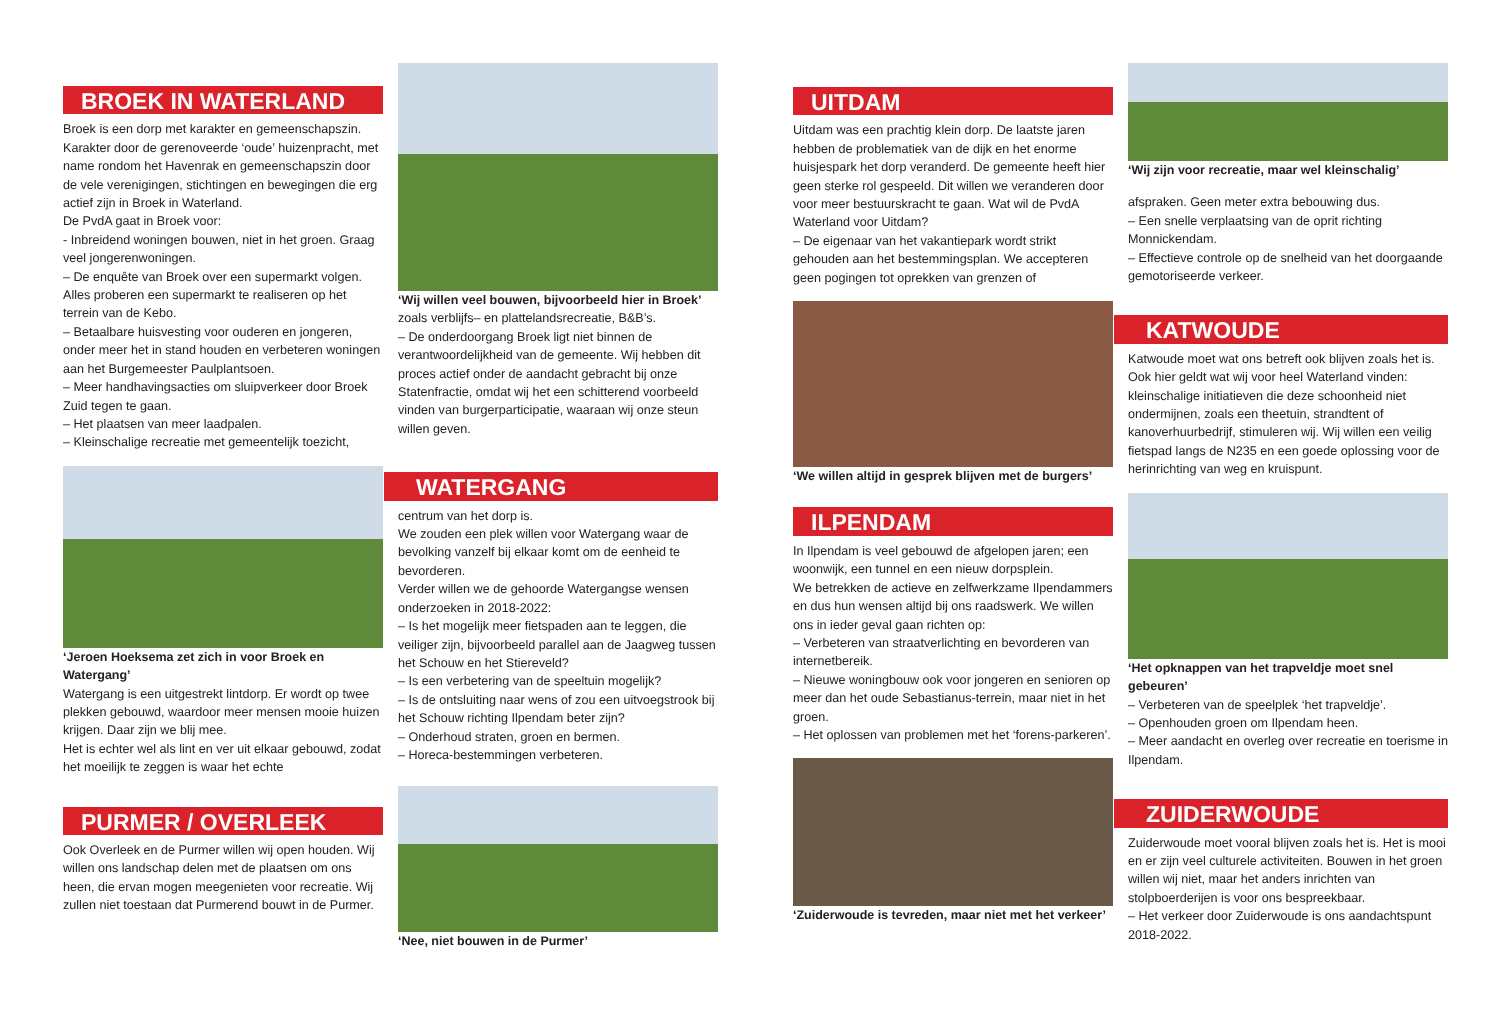BROEK IN WATERLAND
Broek is een dorp met karakter en gemeenschapszin. Karakter door de gerenoveerde ‘oude’ huizenpracht, met name rondom het Havenrak en gemeenschapszin door de vele verenigingen, stichtingen en bewegingen die erg actief zijn in Broek in Waterland.
De PvdA gaat in Broek voor:
- Inbreidend woningen bouwen, niet in het groen. Graag veel jongerenwoningen.
– De enquête van Broek over een supermarkt volgen. Alles proberen een supermarkt te realiseren op het terrein van de Kebo.
– Betaalbare huisvesting voor ouderen en jongeren, onder meer het in stand houden en verbeteren woningen aan het Burgemeester Paulplantsoen.
– Meer handhavingsacties om sluipverkeer door Broek Zuid tegen te gaan.
– Het plaatsen van meer laadpalen.
– Kleinschalige recreatie met gemeentelijk toezicht,
‘Jeroen Hoeksema zet zich in voor Broek en Watergang’
Watergang is een uitgestrekt lintdorp. Er wordt op twee plekken gebouwd, waardoor meer mensen mooie huizen krijgen. Daar zijn we blij mee.
Het is echter wel als lint en ver uit elkaar gebouwd, zodat het moeilijk te zeggen is waar het echte
PURMER / OVERLEEK
Ook Overleek en de Purmer willen wij open houden. Wij willen ons landschap delen met de plaatsen om ons heen, die ervan mogen meegenieten voor recreatie. Wij zullen niet toestaan dat Purmerend bouwt in de Purmer.
‘Wij willen veel bouwen, bijvoorbeeld hier in Broek’
zoals verblijfs– en plattelandsrecreatie, B&B’s.
– De onderdoorgang Broek ligt niet binnen de verantwoordelijkheid van de gemeente. Wij hebben dit proces actief onder de aandacht gebracht bij onze Statenfractie, omdat wij het een schitterend voorbeeld vinden van burgerparticipatie, waaraan wij onze steun willen geven.
WATERGANG
centrum van het dorp is.
We zouden een plek willen voor Watergang waar de bevolking vanzelf bij elkaar komt om de eenheid te bevorderen.
Verder willen we de gehoorde Watergangse wensen onderzoeken in 2018-2022:
– Is het mogelijk meer fietspaden aan te leggen, die veiliger zijn, bijvoorbeeld parallel aan de Jaagweg tussen het Schouw en het Stiereveld?
– Is een verbetering van de speeltuin mogelijk?
– Is de ontsluiting naar wens of zou een uitvoegstrook bij het Schouw richting Ilpendam beter zijn?
– Onderhoud straten, groen en bermen.
– Horeca-bestemmingen verbeteren.
‘Nee, niet bouwen in de Purmer’
UITDAM
Uitdam was een prachtig klein dorp. De laatste jaren hebben de problematiek van de dijk en het enorme huisjespark het dorp veranderd. De gemeente heeft hier geen sterke rol gespeeld. Dit willen we veranderen door voor meer bestuurskracht te gaan. Wat wil de PvdA Waterland voor Uitdam?
– De eigenaar van het vakantiepark wordt strikt gehouden aan het bestemmingsplan. We accepteren geen pogingen tot oprekken van grenzen of
‘We willen altijd in gesprek blijven met de burgers’
ILPENDAM
In Ilpendam is veel gebouwd de afgelopen jaren; een woonwijk, een tunnel en een nieuw dorpsplein.
We betrekken de actieve en zelfwerkzame Ilpendammers en dus hun wensen altijd bij ons raadswerk. We willen ons in ieder geval gaan richten op:
– Verbeteren van straatverlichting en bevorderen van internetbereik.
– Nieuwe woningbouw ook voor jongeren en senioren op meer dan het oude Sebastianus-terrein, maar niet in het groen.
– Het oplossen van problemen met het ‘forens-parkeren’.
‘Zuiderwoude is tevreden, maar niet met het verkeer’
‘Wij zijn voor recreatie, maar wel kleinschalig’
afspraken. Geen meter extra bebouwing dus.
– Een snelle verplaatsing van de oprit richting Monnickendam.
– Effectieve controle op de snelheid van het doorgaande gemotoriseerde verkeer.
KATWOUDE
Katwoude moet wat ons betreft ook blijven zoals het is. Ook hier geldt wat wij voor heel Waterland vinden: kleinschalige initiatieven die deze schoonheid niet ondermijnen, zoals een theetuin, strandtent of kanoverhuurbedrijf, stimuleren wij. Wij willen een veilig fietspad langs de N235 en een goede oplossing voor de herinrichting van weg en kruispunt.
‘Het opknappen van het trapveldje moet snel gebeuren’
– Verbeteren van de speelplek ‘het trapveldje’.
– Openhouden groen om Ilpendam heen.
– Meer aandacht en overleg over recreatie en toerisme in Ilpendam.
ZUIDERWOUDE
Zuiderwoude moet vooral blijven zoals het is. Het is mooi en er zijn veel culturele activiteiten. Bouwen in het groen willen wij niet, maar het anders inrichten van stolpboerderijen is voor ons bespreekbaar.
– Het verkeer door Zuiderwoude is ons aandachtspunt 2018-2022.